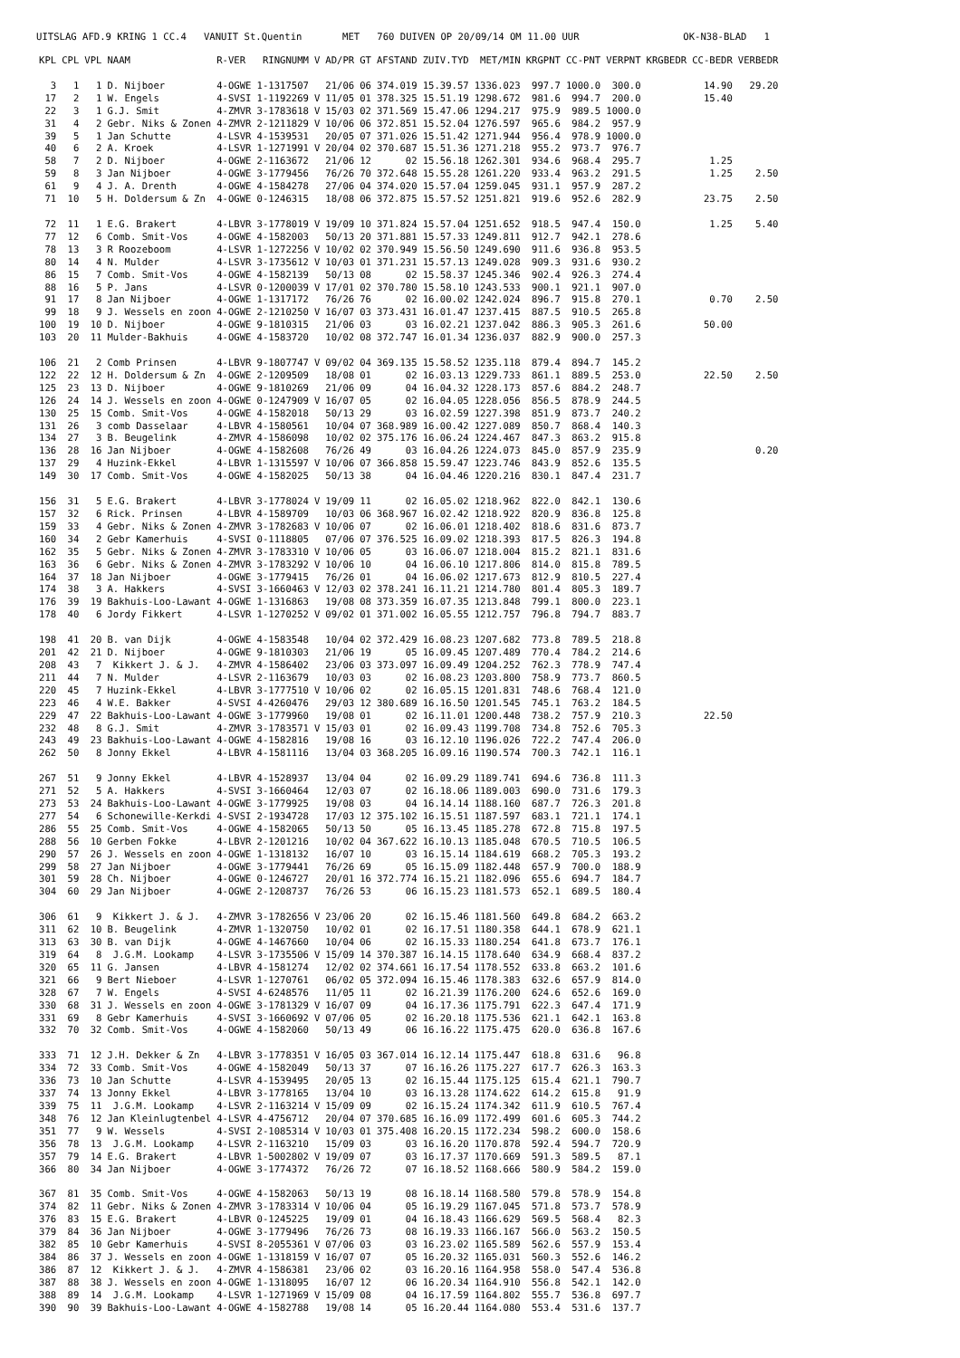UITSLAG AFD.9 KRING 1 CC.4 VANUIT St.Quentin MET 760 DUIVEN OP 20/09/14 OM 11.00 UUR OK-N38-BLAD 1
| KPL | CPL | VPL | NAAM | R-VER | RINGNUMM | V | AD/PR | GT | AFSTAND | ZUIV.TYD | MET/MIN | KRGPNT | CC-PNT | VERPNT | KRGBEDR | CC-BEDR | VERBEDR |
| --- | --- | --- | --- | --- | --- | --- | --- | --- | --- | --- | --- | --- | --- | --- | --- | --- | --- |
| 3 | 1 | 1 | D. Nijboer | 4-OGWE | 1-1317507 | | 21/06 | 06 | 374.019 | 15.39.57 | 1336.023 | 997.7 | 1000.0 | 300.0 | | 14.90 | 29.20 |
| 17 | 2 | 1 | W. Engels | 4-SVSI | 1-1192269 | V | 11/05 | 01 | 378.325 | 15.51.19 | 1298.672 | 981.6 | 994.7 | 200.0 | | 15.40 | |
| 22 | 3 | 1 | G.J. Smit | 4-ZMVR | 3-1783618 | V | 15/03 | 02 | 371.569 | 15.47.06 | 1294.217 | 975.9 | 989.5 | 1000.0 | | | |
| 31 | 4 | 2 | Gebr. Niks & Zonen | 4-ZMVR | 2-1211829 | V | 10/06 | 06 | 372.851 | 15.52.04 | 1276.597 | 965.6 | 984.2 | 957.9 | | | |
| 39 | 5 | 1 | Jan Schutte | 4-LSVR | 4-1539531 | | 20/05 | 07 | 371.026 | 15.51.42 | 1271.944 | 956.4 | 978.9 | 1000.0 | | | |
| 40 | 6 | 2 | A. Kroek | 4-LSVR | 1-1271991 | V | 20/04 | 02 | 370.687 | 15.51.36 | 1271.218 | 955.2 | 973.7 | 976.7 | | | |
| 58 | 7 | 2 | D. Nijboer | 4-OGWE | 2-1163672 | | 21/06 | 12 | 02 | 15.56.18 | 1262.301 | 934.6 | 968.4 | 295.7 | | 1.25 | |
| 59 | 8 | 3 | Jan Nijboer | 4-OGWE | 3-1779456 | | 76/26 | 70 | 372.648 | 15.55.28 | 1261.220 | 933.4 | 963.2 | 291.5 | | 1.25 | 2.50 |
| 61 | 9 | 4 | J. A. Drenth | 4-OGWE | 4-1584278 | | 27/06 | 04 | 374.020 | 15.57.04 | 1259.045 | 931.1 | 957.9 | 287.2 | | | |
| 71 | 10 | 5 | H. Doldersum & Zn | 4-OGWE | 0-1246315 | | 18/08 | 06 | 372.875 | 15.57.52 | 1251.821 | 919.6 | 952.6 | 282.9 | | 23.75 | 2.50 |
| 72 | 11 | 1 | E.G. Brakert | 4-LBVR | 3-1778019 | V | 19/09 | 10 | 371.824 | 15.57.04 | 1251.652 | 918.5 | 947.4 | 150.0 | | 1.25 | 5.40 |
| 77 | 12 | 6 | Comb. Smit-Vos | 4-OGWE | 4-1582003 | | 50/13 | 20 | 371.881 | 15.57.33 | 1249.811 | 912.7 | 942.1 | 278.6 | | | |
| 78 | 13 | 3 | R Roozeboom | 4-LSVR | 1-1272256 | V | 10/02 | 02 | 370.949 | 15.56.50 | 1249.690 | 911.6 | 936.8 | 953.5 | | | |
| 80 | 14 | 4 | N. Mulder | 4-LSVR | 3-1735612 | V | 10/03 | 01 | 371.231 | 15.57.13 | 1249.028 | 909.3 | 931.6 | 930.2 | | | |
| 86 | 15 | 7 | Comb. Smit-Vos | 4-OGWE | 4-1582139 | | 50/13 | 08 | 02 | 15.58.37 | 1245.346 | 902.4 | 926.3 | 274.4 | | | |
| 88 | 16 | 5 | P. Jans | 4-LSVR | 0-1200039 | V | 17/01 | 02 | 370.780 | 15.58.10 | 1243.533 | 900.1 | 921.1 | 907.0 | | | |
| 91 | 17 | 8 | Jan Nijboer | 4-OGWE | 1-1317172 | | 76/26 | 76 | 02 | 16.00.02 | 1242.024 | 896.7 | 915.8 | 270.1 | | 0.70 | 2.50 |
| 99 | 18 | 9 | J. Wessels en zoon | 4-OGWE | 2-1210250 | V | 16/07 | 03 | 373.431 | 16.01.47 | 1237.415 | 887.5 | 910.5 | 265.8 | | | |
| 100 | 19 | 10 | D. Nijboer | 4-OGWE | 9-1810315 | | 21/06 | 03 | 03 | 16.02.21 | 1237.042 | 886.3 | 905.3 | 261.6 | | 50.00 | |
| 103 | 20 | 11 | Mulder-Bakhuis | 4-OGWE | 4-1583720 | | 10/02 | 08 | 372.747 | 16.01.34 | 1236.037 | 882.9 | 900.0 | 257.3 | | | |
| 106 | 21 | 2 | Comb Prinsen | 4-LBVR | 9-1807747 | V | 09/02 | 04 | 369.135 | 15.58.52 | 1235.118 | 879.4 | 894.7 | 145.2 | | | |
| 122 | 22 | 12 | H. Doldersum & Zn | 4-OGWE | 2-1209509 | | 18/08 | 01 | 02 | 16.03.13 | 1229.733 | 861.1 | 889.5 | 253.0 | | 22.50 | 2.50 |
| 125 | 23 | 13 | D. Nijboer | 4-OGWE | 9-1810269 | | 21/06 | 09 | 04 | 16.04.32 | 1228.173 | 857.6 | 884.2 | 248.7 | | | |
| 126 | 24 | 14 | J. Wessels en zoon | 4-OGWE | 0-1247909 | V | 16/07 | 05 | 02 | 16.04.05 | 1228.056 | 856.5 | 878.9 | 244.5 | | | |
| 130 | 25 | 15 | Comb. Smit-Vos | 4-OGWE | 4-1582018 | | 50/13 | 29 | 03 | 16.02.59 | 1227.398 | 851.9 | 873.7 | 240.2 | | | |
| 131 | 26 | 3 | comb Dasselaar | 4-LBVR | 4-1580561 | | 10/04 | 07 | 368.989 | 16.00.42 | 1227.089 | 850.7 | 868.4 | 140.3 | | | |
| 134 | 27 | 3 | B. Beugelink | 4-ZMVR | 4-1586098 | | 10/02 | 02 | 375.176 | 16.06.24 | 1224.467 | 847.3 | 863.2 | 915.8 | | | |
| 136 | 28 | 16 | Jan Nijboer | 4-OGWE | 4-1582608 | | 76/26 | 49 | 03 | 16.04.26 | 1224.073 | 845.0 | 857.9 | 235.9 | | | 0.20 |
| 137 | 29 | 4 | Huzink-Ekkel | 4-LBVR | 1-1315597 | V | 10/06 | 07 | 366.858 | 15.59.47 | 1223.746 | 843.9 | 852.6 | 135.5 | | | |
| 149 | 30 | 17 | Comb. Smit-Vos | 4-OGWE | 4-1582025 | | 50/13 | 38 | 04 | 16.04.46 | 1220.216 | 830.1 | 847.4 | 231.7 | | | |
| 156 | 31 | 5 | E.G. Brakert | 4-LBVR | 3-1778024 | V | 19/09 | 11 | 02 | 16.05.02 | 1218.962 | 822.0 | 842.1 | 130.6 | | | |
| 157 | 32 | 6 | Rick. Prinsen | 4-LBVR | 4-1589709 | | 10/03 | 06 | 368.967 | 16.02.42 | 1218.922 | 820.9 | 836.8 | 125.8 | | | |
| 159 | 33 | 4 | Gebr. Niks & Zonen | 4-ZMVR | 3-1782683 | V | 10/06 | 07 | 02 | 16.06.01 | 1218.402 | 818.6 | 831.6 | 873.7 | | | |
| 160 | 34 | 2 | Gebr Kamerhuis | 4-SVSI | 0-1118805 | | 07/06 | 07 | 376.525 | 16.09.02 | 1218.393 | 817.5 | 826.3 | 194.8 | | | |
| 162 | 35 | 5 | Gebr. Niks & Zonen | 4-ZMVR | 3-1783310 | V | 10/06 | 05 | 03 | 16.06.07 | 1218.004 | 815.2 | 821.1 | 831.6 | | | |
| 163 | 36 | 6 | Gebr. Niks & Zonen | 4-ZMVR | 3-1783292 | V | 10/06 | 10 | 04 | 16.06.10 | 1217.806 | 814.0 | 815.8 | 789.5 | | | |
| 164 | 37 | 18 | Jan Nijboer | 4-OGWE | 3-1779415 | | 76/26 | 01 | 04 | 16.06.02 | 1217.673 | 812.9 | 810.5 | 227.4 | | | |
| 174 | 38 | 3 | A. Hakkers | 4-SVSI | 3-1660463 | V | 12/03 | 02 | 378.241 | 16.11.21 | 1214.780 | 801.4 | 805.3 | 189.7 | | | |
| 176 | 39 | 19 | Bakhuis-Loo-Lawant | 4-OGWE | 1-1316863 | | 19/08 | 08 | 373.359 | 16.07.35 | 1213.848 | 799.1 | 800.0 | 223.1 | | | |
| 178 | 40 | 6 | Jordy Fikkert | 4-LSVR | 1-1270252 | V | 09/02 | 01 | 371.002 | 16.05.55 | 1212.757 | 796.8 | 794.7 | 883.7 | | | |
| 198 | 41 | 20 | B. van Dijk | 4-OGWE | 4-1583548 | | 10/04 | 02 | 372.429 | 16.08.23 | 1207.682 | 773.8 | 789.5 | 218.8 | | | |
| 201 | 42 | 21 | D. Nijboer | 4-OGWE | 9-1810303 | | 21/06 | 19 | 05 | 16.09.45 | 1207.489 | 770.4 | 784.2 | 214.6 | | | |
| 208 | 43 | 7 | Kikkert J. & J. | 4-ZMVR | 4-1586402 | | 23/06 | 03 | 373.097 | 16.09.49 | 1204.252 | 762.3 | 778.9 | 747.4 | | | |
| 211 | 44 | 7 | N. Mulder | 4-LSVR | 2-1163679 | | 10/03 | 03 | 02 | 16.08.23 | 1203.800 | 758.9 | 773.7 | 860.5 | | | |
| 220 | 45 | 7 | Huzink-Ekkel | 4-LBVR | 3-1777510 | V | 10/06 | 02 | 02 | 16.05.15 | 1201.831 | 748.6 | 768.4 | 121.0 | | | |
| 223 | 46 | 4 | W.E. Bakker | 4-SVSI | 4-4260476 | | 29/03 | 12 | 380.689 | 16.16.50 | 1201.545 | 745.1 | 763.2 | 184.5 | | | |
| 229 | 47 | 22 | Bakhuis-Loo-Lawant | 4-OGWE | 3-1779960 | | 19/08 | 01 | 02 | 16.11.01 | 1200.448 | 738.2 | 757.9 | 210.3 | | 22.50 | |
| 232 | 48 | 8 | G.J. Smit | 4-ZMVR | 3-1783571 | V | 15/03 | 01 | 02 | 16.09.43 | 1199.708 | 734.8 | 752.6 | 705.3 | | | |
| 243 | 49 | 23 | Bakhuis-Loo-Lawant | 4-OGWE | 4-1582816 | | 19/08 | 16 | 03 | 16.12.10 | 1196.026 | 722.2 | 747.4 | 206.0 | | | |
| 262 | 50 | 8 | Jonny Ekkel | 4-LBVR | 4-1581116 | | 13/04 | 03 | 368.205 | 16.09.16 | 1190.574 | 700.3 | 742.1 | 116.1 | | | |
| 267 | 51 | 9 | Jonny Ekkel | 4-LBVR | 4-1528937 | | 13/04 | 04 | 02 | 16.09.29 | 1189.741 | 694.6 | 736.8 | 111.3 | | | |
| 271 | 52 | 5 | A. Hakkers | 4-SVSI | 3-1660464 | | 12/03 | 07 | 02 | 16.18.06 | 1189.003 | 690.0 | 731.6 | 179.3 | | | |
| 273 | 53 | 24 | Bakhuis-Loo-Lawant | 4-OGWE | 3-1779925 | | 19/08 | 03 | 04 | 16.14.14 | 1188.160 | 687.7 | 726.3 | 201.8 | | | |
| 277 | 54 | 6 | Schonewille-Kerkdi | 4-SVSI | 2-1934728 | | 17/03 | 12 | 375.102 | 16.15.51 | 1187.597 | 683.1 | 721.1 | 174.1 | | | |
| 286 | 55 | 25 | Comb. Smit-Vos | 4-OGWE | 4-1582065 | | 50/13 | 50 | 05 | 16.13.45 | 1185.278 | 672.8 | 715.8 | 197.5 | | | |
| 288 | 56 | 10 | Gerben Fokke | 4-LBVR | 2-1201216 | | 10/02 | 04 | 367.622 | 16.10.13 | 1185.048 | 670.5 | 710.5 | 106.5 | | | |
| 290 | 57 | 26 | J. Wessels en zoon | 4-OGWE | 1-1318132 | | 16/07 | 10 | 03 | 16.15.14 | 1184.619 | 668.2 | 705.3 | 193.2 | | | |
| 299 | 58 | 27 | Jan Nijboer | 4-OGWE | 3-1779441 | | 76/26 | 69 | 05 | 16.15.09 | 1182.448 | 657.9 | 700.0 | 188.9 | | | |
| 301 | 59 | 28 | Ch. Nijboer | 4-OGWE | 0-1246727 | | 20/01 | 16 | 372.774 | 16.15.21 | 1182.096 | 655.6 | 694.7 | 184.7 | | | |
| 304 | 60 | 29 | Jan Nijboer | 4-OGWE | 2-1208737 | | 76/26 | 53 | 06 | 16.15.23 | 1181.573 | 652.1 | 689.5 | 180.4 | | | |
| 306 | 61 | 9 | Kikkert J. & J. | 4-ZMVR | 3-1782656 | V | 23/06 | 20 | 02 | 16.15.46 | 1181.560 | 649.8 | 684.2 | 663.2 | | | |
| 311 | 62 | 10 | B. Beugelink | 4-ZMVR | 1-1320750 | | 10/02 | 01 | 02 | 16.17.51 | 1180.358 | 644.1 | 678.9 | 621.1 | | | |
| 313 | 63 | 30 | B. van Dijk | 4-OGWE | 4-1467660 | | 10/04 | 06 | 02 | 16.15.33 | 1180.254 | 641.8 | 673.7 | 176.1 | | | |
| 319 | 64 | 8 | J.G.M. Lookamp | 4-LSVR | 3-1735506 | V | 15/09 | 14 | 370.387 | 16.14.15 | 1178.640 | 634.9 | 668.4 | 837.2 | | | |
| 320 | 65 | 11 | G. Jansen | 4-LBVR | 4-1581274 | | 12/02 | 02 | 374.661 | 16.17.54 | 1178.552 | 633.8 | 663.2 | 101.6 | | | |
| 321 | 66 | 9 | Bert Nieboer | 4-LSVR | 1-1270761 | | 06/02 | 05 | 372.094 | 16.15.46 | 1178.383 | 632.6 | 657.9 | 814.0 | | | |
| 328 | 67 | 7 | W. Engels | 4-SVSI | 4-6248576 | | 11/05 | 11 | 02 | 16.21.39 | 1176.200 | 624.6 | 652.6 | 169.0 | | | |
| 330 | 68 | 31 | J. Wessels en zoon | 4-OGWE | 3-1781329 | V | 16/07 | 09 | 04 | 16.17.36 | 1175.791 | 622.3 | 647.4 | 171.9 | | | |
| 331 | 69 | 8 | Gebr Kamerhuis | 4-SVSI | 3-1660692 | V | 07/06 | 05 | 02 | 16.20.18 | 1175.536 | 621.1 | 642.1 | 163.8 | | | |
| 332 | 70 | 32 | Comb. Smit-Vos | 4-OGWE | 4-1582060 | | 50/13 | 49 | 06 | 16.16.22 | 1175.475 | 620.0 | 636.8 | 167.6 | | | |
| 333 | 71 | 12 | J.H. Dekker & Zn | 4-LBVR | 3-1778351 | V | 16/05 | 03 | 367.014 | 16.12.14 | 1175.447 | 618.8 | 631.6 | 96.8 | | | |
| 334 | 72 | 33 | Comb. Smit-Vos | 4-OGWE | 4-1582049 | | 50/13 | 37 | 07 | 16.16.26 | 1175.227 | 617.7 | 626.3 | 163.3 | | | |
| 336 | 73 | 10 | Jan Schutte | 4-LSVR | 4-1539495 | | 20/05 | 13 | 02 | 16.15.44 | 1175.125 | 615.4 | 621.1 | 790.7 | | | |
| 337 | 74 | 13 | Jonny Ekkel | 4-LBVR | 3-1778165 | | 13/04 | 10 | 03 | 16.13.28 | 1174.622 | 614.2 | 615.8 | 91.9 | | | |
| 339 | 75 | 11 | J.G.M. Lookamp | 4-LSVR | 2-1163214 | V | 15/09 | 09 | 02 | 16.15.24 | 1174.342 | 611.9 | 610.5 | 767.4 | | | |
| 348 | 76 | 12 | Jan Kleinlugtenbel | 4-LSVR | 4-4756712 | | 20/04 | 07 | 370.685 | 16.16.09 | 1172.499 | 601.6 | 605.3 | 744.2 | | | |
| 351 | 77 | 9 | W. Wessels | 4-SVSI | 2-1085314 | V | 10/03 | 01 | 375.408 | 16.20.15 | 1172.234 | 598.2 | 600.0 | 158.6 | | | |
| 356 | 78 | 13 | J.G.M. Lookamp | 4-LSVR | 2-1163210 | | 15/09 | 03 | 03 | 16.16.20 | 1170.878 | 592.4 | 594.7 | 720.9 | | | |
| 357 | 79 | 14 | E.G. Brakert | 4-LBVR | 1-5002802 | V | 19/09 | 07 | 03 | 16.17.37 | 1170.669 | 591.3 | 589.5 | 87.1 | | | |
| 366 | 80 | 34 | Jan Nijboer | 4-OGWE | 3-1774372 | | 76/26 | 72 | 07 | 16.18.52 | 1168.666 | 580.9 | 584.2 | 159.0 | | | |
| 367 | 81 | 35 | Comb. Smit-Vos | 4-OGWE | 4-1582063 | | 50/13 | 19 | 08 | 16.18.14 | 1168.580 | 579.8 | 578.9 | 154.8 | | | |
| 374 | 82 | 11 | Gebr. Niks & Zonen | 4-ZMVR | 3-1783314 | V | 10/06 | 04 | 05 | 16.19.29 | 1167.045 | 571.8 | 573.7 | 578.9 | | | |
| 376 | 83 | 15 | E.G. Brakert | 4-LBVR | 0-1245225 | | 19/09 | 01 | 04 | 16.18.43 | 1166.629 | 569.5 | 568.4 | 82.3 | | | |
| 379 | 84 | 36 | Jan Nijboer | 4-OGWE | 3-1779496 | | 76/26 | 73 | 08 | 16.19.33 | 1166.167 | 566.0 | 563.2 | 150.5 | | | |
| 382 | 85 | 10 | Gebr Kamerhuis | 4-SVSI | 8-2055361 | V | 07/06 | 03 | 03 | 16.23.02 | 1165.589 | 562.6 | 557.9 | 153.4 | | | |
| 384 | 86 | 37 | J. Wessels en zoon | 4-OGWE | 1-1318159 | V | 16/07 | 07 | 05 | 16.20.32 | 1165.031 | 560.3 | 552.6 | 146.2 | | | |
| 386 | 87 | 12 | Kikkert J. & J. | 4-ZMVR | 4-1586381 | | 23/06 | 02 | 03 | 16.20.16 | 1164.958 | 558.0 | 547.4 | 536.8 | | | |
| 387 | 88 | 38 | J. Wessels en zoon | 4-OGWE | 1-1318095 | | 16/07 | 12 | 06 | 16.20.34 | 1164.910 | 556.8 | 542.1 | 142.0 | | | |
| 388 | 89 | 14 | J.G.M. Lookamp | 4-LSVR | 1-1271969 | V | 15/09 | 08 | 04 | 16.17.59 | 1164.802 | 555.7 | 536.8 | 697.7 | | | |
| 390 | 90 | 39 | Bakhuis-Loo-Lawant | 4-OGWE | 4-1582788 | | 19/08 | 14 | 05 | 16.20.44 | 1164.080 | 553.4 | 531.6 | 137.7 | | | |